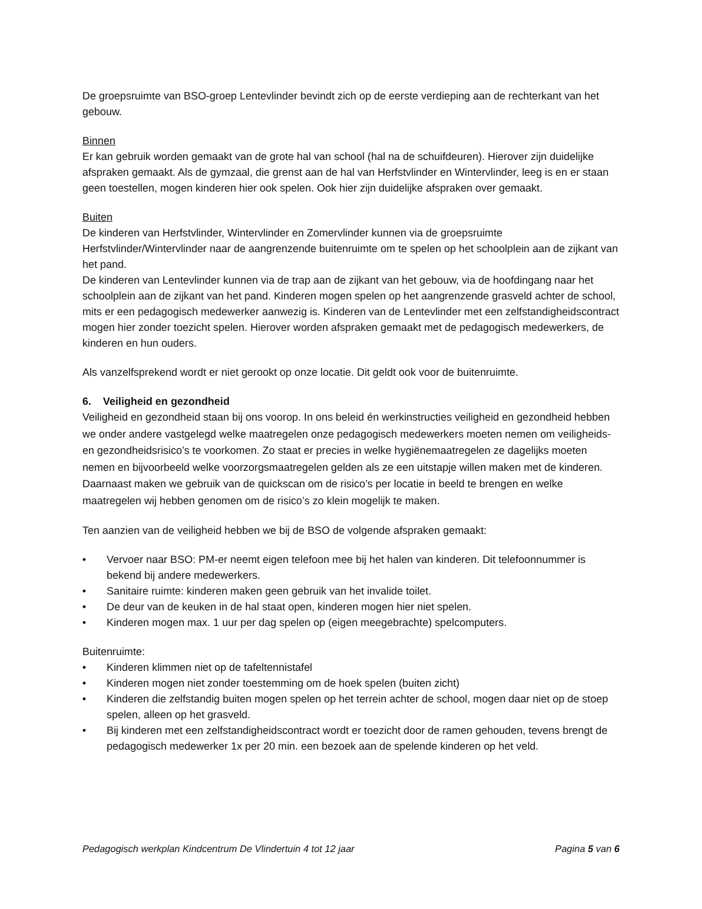De groepsruimte van BSO-groep Lentevlinder bevindt zich op de eerste verdieping aan de rechterkant van het gebouw.
Binnen
Er kan gebruik worden gemaakt van de grote hal van school (hal na de schuifdeuren). Hierover zijn duidelijke afspraken gemaakt. Als de gymzaal, die grenst aan de hal van Herfstvlinder en Wintervlinder, leeg is en er staan geen toestellen, mogen kinderen hier ook spelen. Ook hier zijn duidelijke afspraken over gemaakt.
Buiten
De kinderen van Herfstvlinder, Wintervlinder en Zomervlinder kunnen via de groepsruimte Herfstvlinder/Wintervlinder naar de aangrenzende buitenruimte om te spelen op het schoolplein aan de zijkant van het pand.
De kinderen van Lentevlinder kunnen via de trap aan de zijkant van het gebouw, via de hoofdingang naar het schoolplein aan de zijkant van het pand. Kinderen mogen spelen op het aangrenzende grasveld achter de school, mits er een pedagogisch medewerker aanwezig is. Kinderen van de Lentevlinder met een zelfstandigheidscontract mogen hier zonder toezicht spelen. Hierover worden afspraken gemaakt met de pedagogisch medewerkers, de kinderen en hun ouders.
Als vanzelfsprekend wordt er niet gerookt op onze locatie. Dit geldt ook voor de buitenruimte.
6. Veiligheid en gezondheid
Veiligheid en gezondheid staan bij ons voorop. In ons beleid én werkinstructies veiligheid en gezondheid hebben we onder andere vastgelegd welke maatregelen onze pedagogisch medewerkers moeten nemen om veiligheids- en gezondheidsrisico’s te voorkomen. Zo staat er precies in welke hygiënemaatregelen ze dagelijks moeten nemen en bijvoorbeeld welke voorzorgsmaatregelen gelden als ze een uitstapje willen maken met de kinderen. Daarnaast maken we gebruik van de quickscan om de risico’s per locatie in beeld te brengen en welke maatregelen wij hebben genomen om de risico’s zo klein mogelijk te maken.
Ten aanzien van de veiligheid hebben we bij de BSO de volgende afspraken gemaakt:
• Vervoer naar BSO: PM-er neemt eigen telefoon mee bij het halen van kinderen. Dit telefoonnummer is bekend bij andere medewerkers.
• Sanitaire ruimte: kinderen maken geen gebruik van het invalide toilet.
• De deur van de keuken in de hal staat open, kinderen mogen hier niet spelen.
• Kinderen mogen max. 1 uur per dag spelen op (eigen meegebrachte) spelcomputers.
Buitenruimte:
• Kinderen klimmen niet op de tafeltennistafel
• Kinderen mogen niet zonder toestemming om de hoek spelen (buiten zicht)
• Kinderen die zelfstandig buiten mogen spelen op het terrein achter de school, mogen daar niet op de stoep spelen, alleen op het grasveld.
• Bij kinderen met een zelfstandigheidscontract wordt er toezicht door de ramen gehouden, tevens brengt de pedagogisch medewerker 1x per 20 min. een bezoek aan de spelende kinderen op het veld.
Pedagogisch werkplan Kindcentrum De Vlindertuin 4 tot 12 jaar Pagina 5 van 6